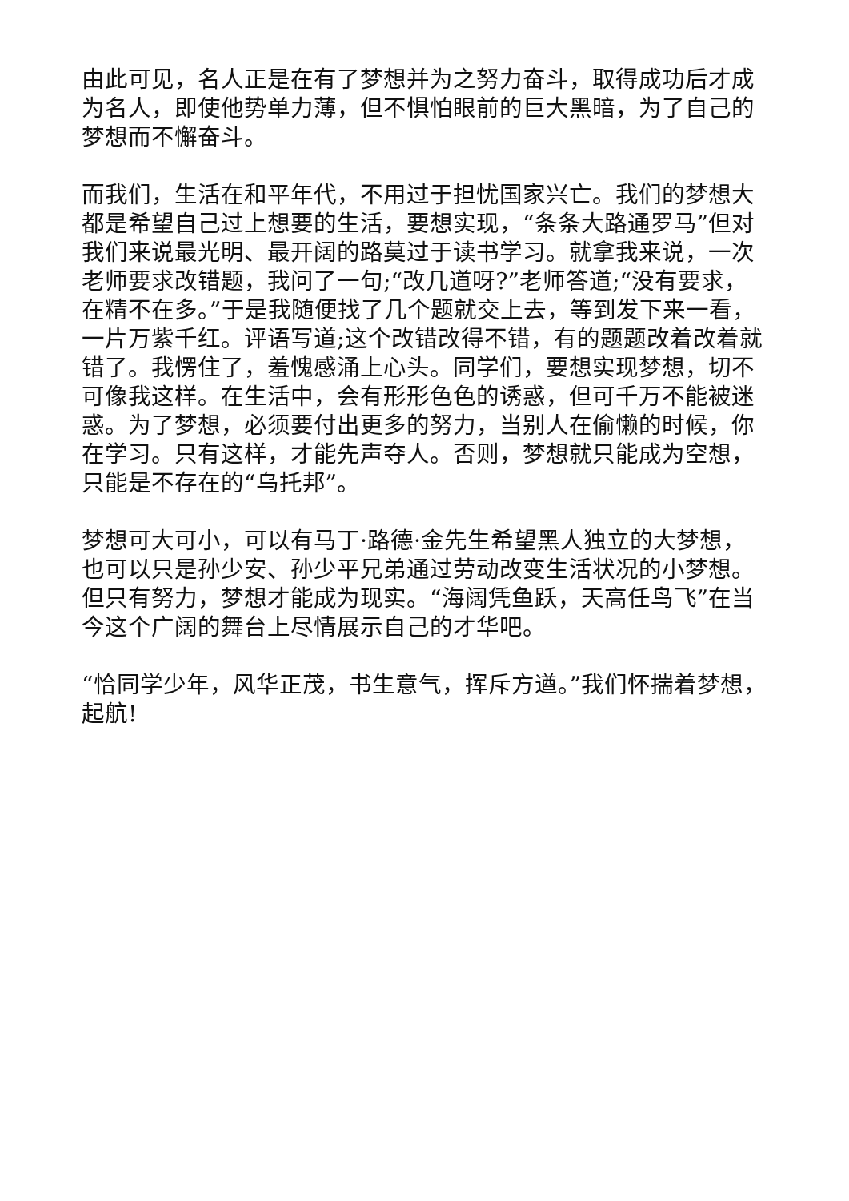由此可见，名人正是在有了梦想并为之努力奋斗，取得成功后才成为名人，即使他势单力薄，但不惧怕眼前的巨大黑暗，为了自己的梦想而不懈奋斗。
而我们，生活在和平年代，不用过于担忧国家兴亡。我们的梦想大都是希望自己过上想要的生活，要想实现，“条条大路通罗马”但对我们来说最光明、最开阔的路莫过于读书学习。就拿我来说，一次老师要求改错题，我问了一句;“改几道呀?”老师答道;“没有要求，在精不在多。”于是我随便找了几个题就交上去，等到发下来一看，一片万紫千红。评语写道;这个改错改得不错，有的题题改着改着就错了。我愣住了，羞愧感涌上心头。同学们，要想实现梦想，切不可像我这样。在生活中，会有形形色色的诱惑，但可千万不能被迷惑。为了梦想，必须要付出更多的努力，当别人在偷懒的时候，你在学习。只有这样，才能先声夺人。否则，梦想就只能成为空想，只能是不存在的“乌托邦”。
梦想可大可小，可以有马丁·路德·金先生希望黑人独立的大梦想，也可以只是孙少安、孙少平兄弟通过劳动改变生活状况的小梦想。但只有努力，梦想才能成为现实。“海阔凭鱼跃，天高任鸟飞”在当今这个广阔的舞台上尽情展示自己的才华吧。
“恰同学少年，风华正茂，书生意气，挥斥方遒。”我们怀揣着梦想，起航!